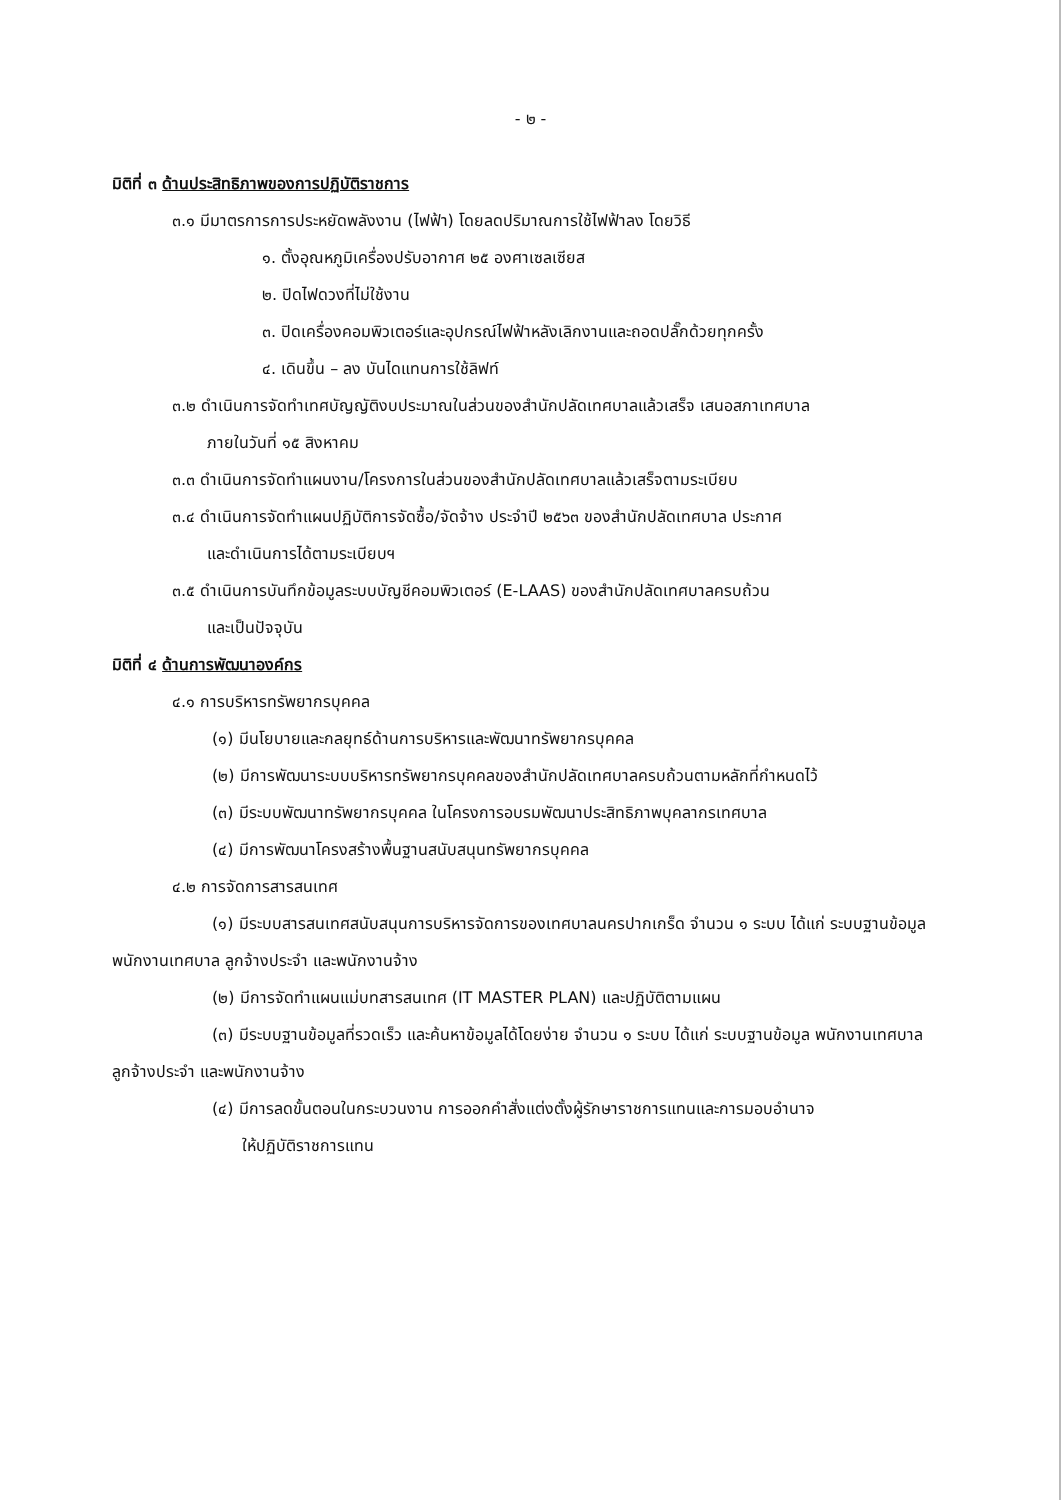- ๒ -
มิติที่ ๓ ด้านประสิทธิภาพของการปฏิบัติราชการ
๓.๑ มีมาตรการการประหยัดพลังงาน (ไฟฟ้า) โดยลดปริมาณการใช้ไฟฟ้าลง โดยวิธี
๑. ตั้งอุณหภูมิเครื่องปรับอากาศ ๒๕ องศาเซลเซียส
๒. ปิดไฟดวงที่ไม่ใช้งาน
๓. ปิดเครื่องคอมพิวเตอร์และอุปกรณ์ไฟฟ้าหลังเลิกงานและถอดปลั๊กด้วยทุกครั้ง
๔. เดินขึ้น – ลง บันไดแทนการใช้ลิฟท์
๓.๒ ดำเนินการจัดทำเทศบัญญัติงบประมาณในส่วนของสำนักปลัดเทศบาลแล้วเสร็จ เสนอสภาเทศบาล
ภายในวันที่ ๑๕ สิงหาคม
๓.๓ ดำเนินการจัดทำแผนงาน/โครงการในส่วนของสำนักปลัดเทศบาลแล้วเสร็จตามระเบียบ
๓.๔ ดำเนินการจัดทำแผนปฏิบัติการจัดซื้อ/จัดจ้าง ประจำปี ๒๕๖๓ ของสำนักปลัดเทศบาล ประกาศ
และดำเนินการได้ตามระเบียบฯ
๓.๕ ดำเนินการบันทึกข้อมูลระบบบัญชีคอมพิวเตอร์ (E-LAAS) ของสำนักปลัดเทศบาลครบถ้วน
และเป็นปัจจุบัน
มิติที่ ๔ ด้านการพัฒนาองค์กร
๔.๑ การบริหารทรัพยากรบุคคล
(๑) มีนโยบายและกลยุทธ์ด้านการบริหารและพัฒนาทรัพยากรบุคคล
(๒) มีการพัฒนาระบบบริหารทรัพยากรบุคคลของสำนักปลัดเทศบาลครบถ้วนตามหลักที่กำหนดไว้
(๓) มีระบบพัฒนาทรัพยากรบุคคล ในโครงการอบรมพัฒนาประสิทธิภาพบุคลากรเทศบาล
(๔) มีการพัฒนาโครงสร้างพื้นฐานสนับสนุนทรัพยากรบุคคล
๔.๒ การจัดการสารสนเทศ
(๑) มีระบบสารสนเทศสนับสนุนการบริหารจัดการของเทศบาลนครปากเกร็ด จำนวน ๑ ระบบ ได้แก่ ระบบฐานข้อมูลพนักงานเทศบาล ลูกจ้างประจำ และพนักงานจ้าง
(๒) มีการจัดทำแผนแม่บทสารสนเทศ (IT MASTER PLAN) และปฏิบัติตามแผน
(๓) มีระบบฐานข้อมูลที่รวดเร็ว และค้นหาข้อมูลได้โดยง่าย จำนวน ๑ ระบบ ได้แก่ ระบบฐานข้อมูล พนักงานเทศบาล ลูกจ้างประจำ และพนักงานจ้าง
(๔) มีการลดขั้นตอนในกระบวนงาน การออกคำสั่งแต่งตั้งผู้รักษาราชการแทนและการมอบอำนาจ
ให้ปฏิบัติราชการแทน